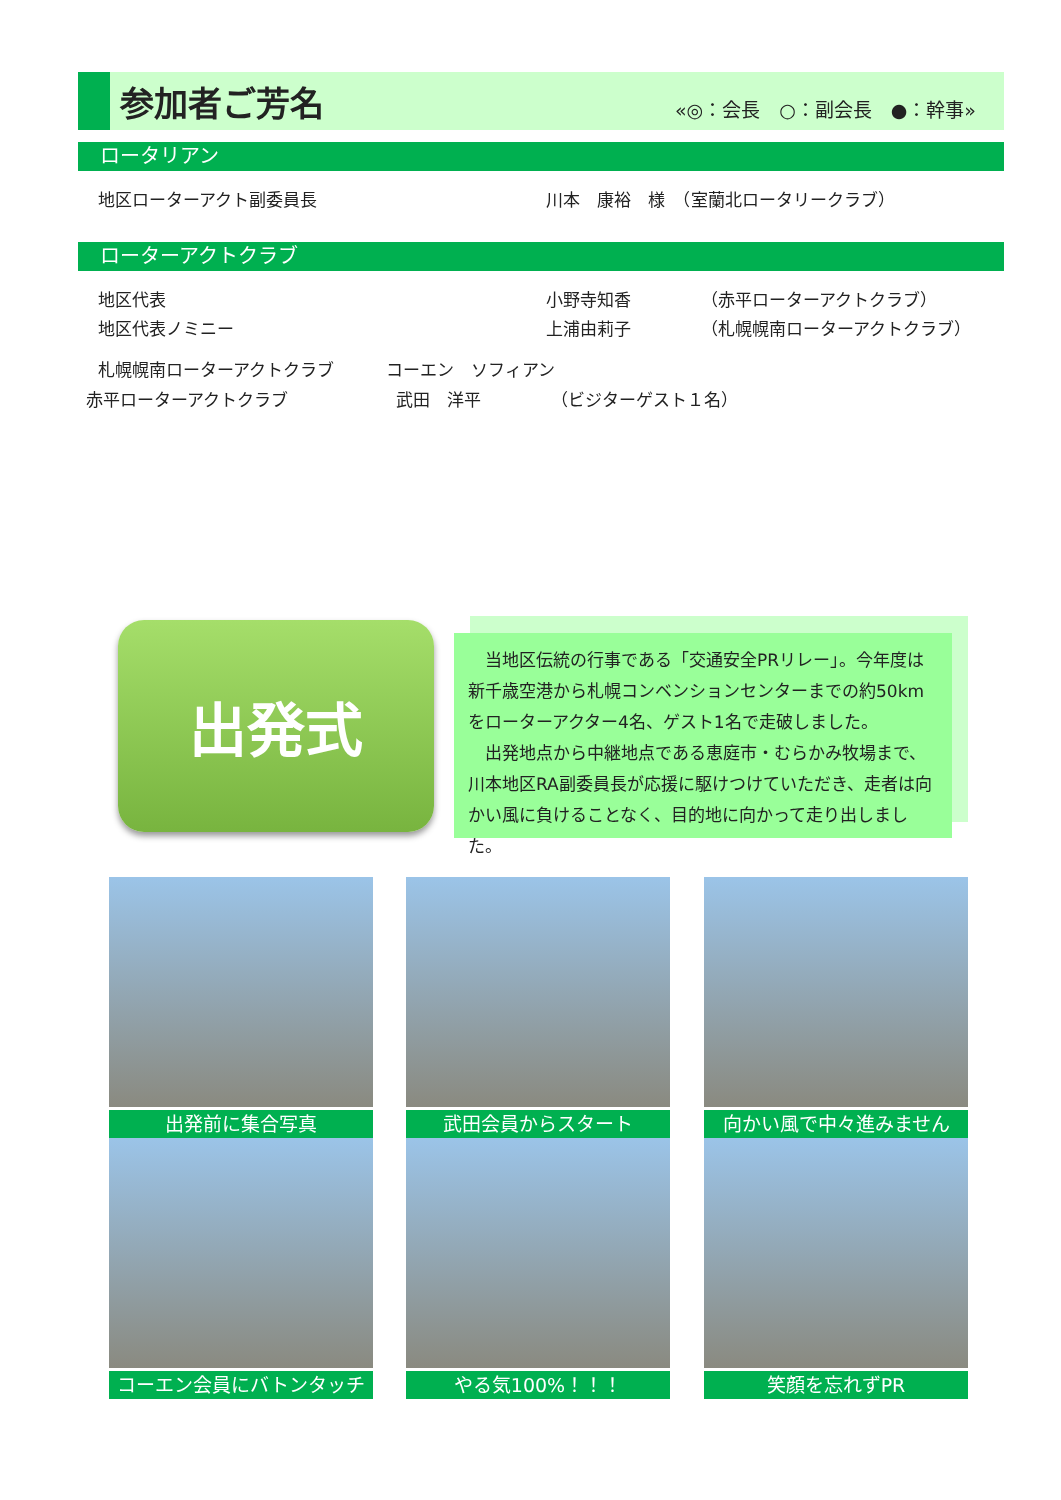参加者ご芳名
«◎：会長　○：副会長　●：幹事»
ロータリアン
地区ローターアクト副委員長 川本　康裕　様　（室蘭北ロータリークラブ）
ローターアクトクラブ
地区代表 小野寺知香 （赤平ローターアクトクラブ）
地区代表ノミニー 上浦由莉子 （札幌幌南ローターアクトクラブ）
札幌幌南ローターアクトクラブ コーエン　ソフィアン
赤平ローターアクトクラブ 武田　洋平 （ビジターゲスト１名）
出発式
　当地区伝統の行事である「交通安全PRリレー」。今年度は新千歳空港から札幌コンベンションセンターまでの約50kmをローターアクター4名、ゲスト1名で走破しました。
　出発地点から中継地点である恵庭市・むらかみ牧場まで、川本地区RA副委員長が応援に駆けつけていただき、走者は向かい風に負けることなく、目的地に向かって走り出しました。
出発前に集合写真 武田会員からスタート 向かい風で中々進みません
コーエン会員にバトンタッチ やる気100%！！！ 笑顔を忘れずPR